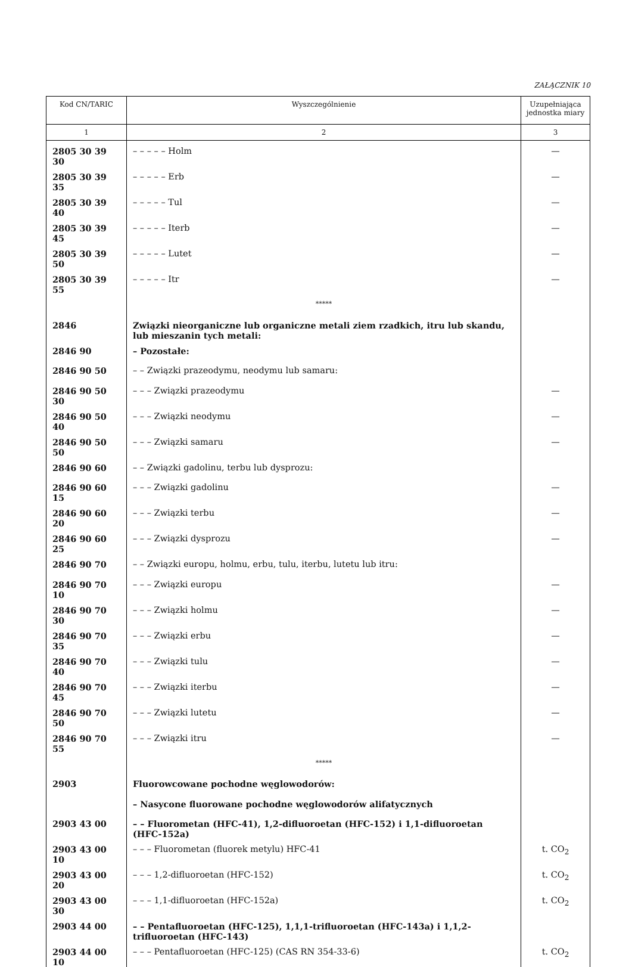ZAŁĄCZNIK 10
| Kod CN/TARIC | Wyszczególnienie | Uzupełniająca jednostka miary |
| --- | --- | --- |
| 1 | 2 | 3 |
| 2805 30 39 30 | – – – – – Holm | — |
| 2805 30 39 35 | – – – – – Erb | — |
| 2805 30 39 40 | – – – – – Tul | — |
| 2805 30 39 45 | – – – – – Iterb | — |
| 2805 30 39 50 | – – – – – Lutet | — |
| 2805 30 39 55 | – – – – – Itr | — |
| | ***** | |
| 2846 | Związki nieorganiczne lub organiczne metali ziem rzadkich, itru lub skandu, lub mieszanin tych metali: | |
| 2846 90 | – Pozostałe: | |
| 2846 90 50 | – – Związki prazeodymu, neodymu lub samaru: | |
| 2846 90 50 30 | – – – Związki prazeodymu | — |
| 2846 90 50 40 | – – – Związki neodymu | — |
| 2846 90 50 50 | – – – Związki samaru | — |
| 2846 90 60 | – – Związki gadolinu, terbu lub dysprozu: | |
| 2846 90 60 15 | – – – Związki gadolinu | — |
| 2846 90 60 20 | – – – Związki terbu | — |
| 2846 90 60 25 | – – – Związki dysprozu | — |
| 2846 90 70 | – – Związki europu, holmu, erbu, tulu, iterbu, lutetu lub itru: | |
| 2846 90 70 10 | – – – Związki europu | — |
| 2846 90 70 30 | – – – Związki holmu | — |
| 2846 90 70 35 | – – – Związki erbu | — |
| 2846 90 70 40 | – – – Związki tulu | — |
| 2846 90 70 45 | – – – Związki iterbu | — |
| 2846 90 70 50 | – – – Związki lutetu | — |
| 2846 90 70 55 | – – – Związki itru | — |
| | ***** | |
| 2903 | Fluorowcowane pochodne węglowodorów: | |
| | – Nasycone fluorowane pochodne węglowodorów alifatycznych | |
| 2903 43 00 | – – Fluorometan (HFC-41), 1,2-difluoroetan (HFC-152) i 1,1-difluoroetan (HFC-152a) | |
| 2903 43 00 10 | – – – Fluorometan (fluorek metylu) HFC-41 | t. CO<sub>2</sub> |
| 2903 43 00 20 | – – – 1,2-difluoroetan (HFC-152) | t. CO<sub>2</sub> |
| 2903 43 00 30 | – – – 1,1-difluoroetan (HFC-152a) | t. CO<sub>2</sub> |
| 2903 44 00 | – – Pentafluoroetan (HFC-125), 1,1,1-trifluoroetan (HFC-143a) i 1,1,2-trifluoroetan (HFC-143) | |
| 2903 44 00 10 | – – – Pentafluoroetan (HFC-125) (CAS RN 354-33-6) | t. CO<sub>2</sub> |